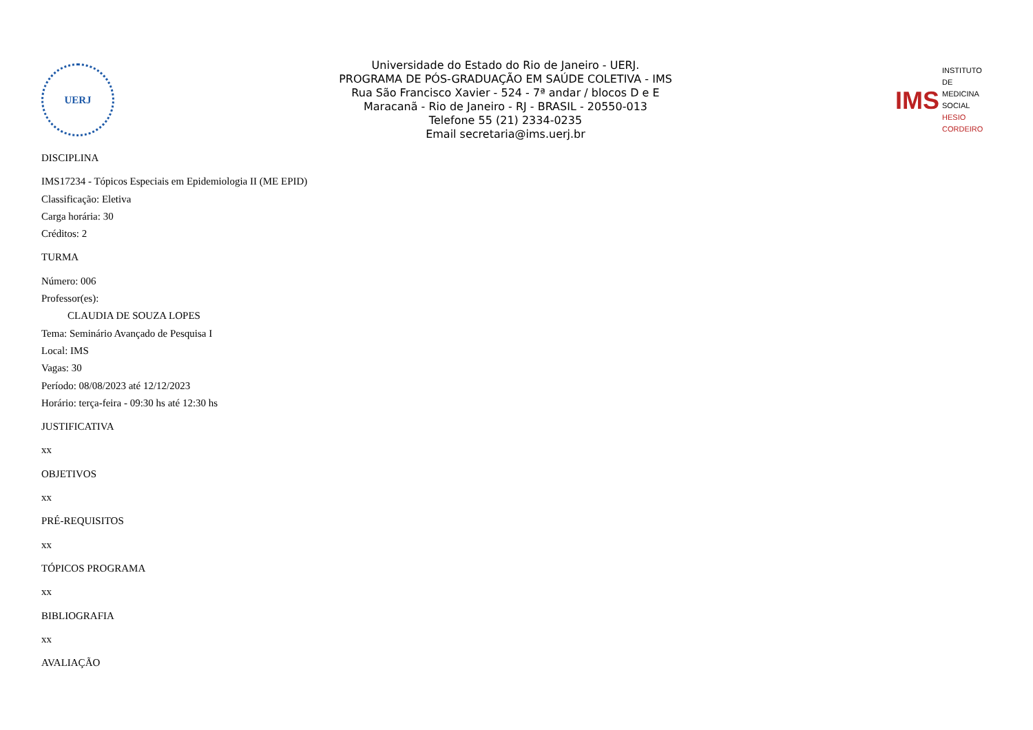UERJ
Universidade do Estado do Rio de Janeiro - UERJ.
PROGRAMA DE PÓS-GRADUAÇÃO EM SAÚDE COLETIVA - IMS
Rua São Francisco Xavier - 524 - 7ª andar / blocos D e E
Maracanã - Rio de Janeiro - RJ - BRASIL - 20550-013
Telefone 55 (21) 2334-0235
Email secretaria@ims.uerj.br
IMS INSTITUTO DE
MEDICINA SOCIAL
HESIO CORDEIRO
DISCIPLINA
IMS17234 - Tópicos Especiais em Epidemiologia II (ME EPID)
Classificação: Eletiva
Carga horária: 30
Créditos: 2
TURMA
Número: 006
Professor(es):
CLAUDIA DE SOUZA LOPES
Tema: Seminário Avançado de Pesquisa I
Local: IMS
Vagas: 30
Período: 08/08/2023 até 12/12/2023
Horário: terça-feira - 09:30 hs até 12:30 hs
JUSTIFICATIVA
xx
OBJETIVOS
xx
PRÉ-REQUISITOS
xx
TÓPICOS PROGRAMA
xx
BIBLIOGRAFIA
xx
AVALIAÇÃO